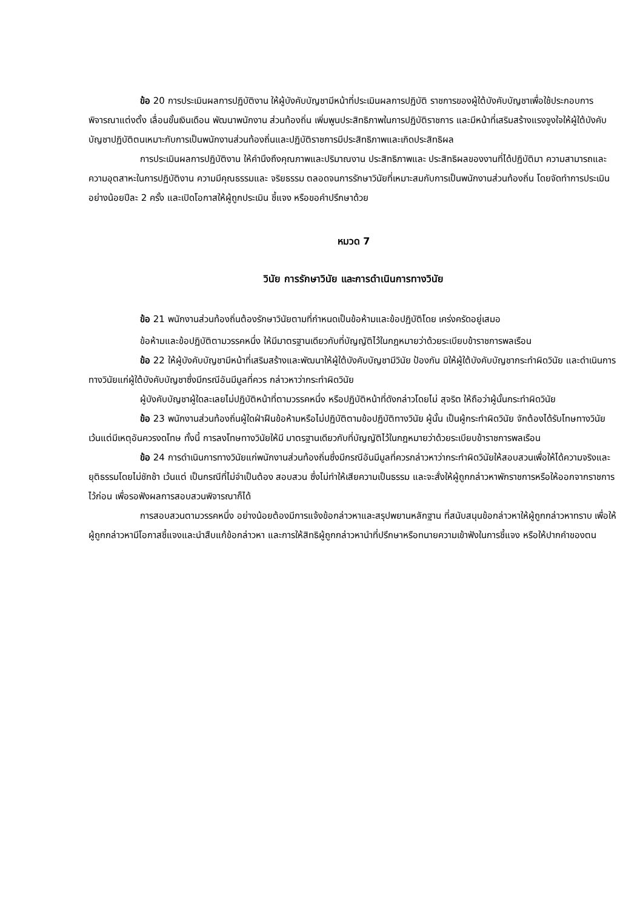ข้อ 20 การประเมินผลการปฏิบัติงาน ให้ผู้บังคับบัญชามีหน้าที่ประเมินผลการปฏิบัติ ราชการของผู้ใต้บังคับบัญชาเพื่อใช้ประกอบการพิจารณาแต่งตั้ง เลื่อนขั้นเงินเดือน พัฒนาพนักงาน ส่วนท้องถิ่น เพิ่มพูนประสิทธิภาพในการปฏิบัติราชการ และมีหน้าที่เสริมสร้างแรงจูงใจให้ผู้ใต้บังคับบัญชาปฏิบัติตนเหมาะกับการเป็นพนักงานส่วนท้องถิ่นและปฏิบัติราชการมีประสิทธิภาพและเกิดประสิทธิผล
การประเมินผลการปฏิบัติงาน ให้คำนึงถึงคุณภาพและปริมาณงาน ประสิทธิภาพและ ประสิทธิผลของงานที่ได้ปฏิบัติมา ความสามารถและความอุตสาหะในการปฏิบัติงาน ความมีคุณธรรมและ จริยธรรม ตลอดจนการรักษาวินัยที่เหมาะสมกับการเป็นพนักงานส่วนท้องถิ่น โดยจัดทำการประเมินอย่างน้อยปีละ 2 ครั้ง และเปิดโอกาสให้ผู้ถูกประเมิน ชี้แจง หรือขอคำปรึกษาด้วย
หมวด 7
วินัย การรักษาวินัย และการดำเนินการทางวินัย
ข้อ 21 พนักงานส่วนท้องถิ่นต้องรักษาวินัยตามที่กำหนดเป็นข้อห้ามและข้อปฏิบัติโดย เคร่งครัดอยู่เสมอ
ข้อห้ามและข้อปฏิบัติตามวรรคหนึ่ง ให้มีมาตรฐานเดียวกับที่บัญญัติไว้ในกฎหมายว่าด้วยระเบียบข้าราชการพลเรือน
ข้อ 22 ให้ผู้บังคับบัญชามีหน้าที่เสริมสร้างและพัฒนาให้ผู้ใต้บังคับบัญชามีวินัย ป้องกัน มิให้ผู้ใต้บังคับบัญชากระทำผิดวินัย และดำเนินการทางวินัยแก่ผู้ใต้บังคับบัญชาซึ่งมีกรณีอันมีมูลที่ควร กล่าวหาว่ากระทำผิดวินัย
ผู้บังคับบัญชาผู้ใดละเลยไม่ปฏิบัติหน้าที่ตามวรรคหนึ่ง หรือปฏิบัติหน้าที่ดังกล่าวโดยไม่ สุจริต ให้ถือว่าผู้นั้นกระทำผิดวินัย
ข้อ 23 พนักงานส่วนท้องถิ่นผู้ใดฝ่าฝืนข้อห้ามหรือไม่ปฏิบัติตามข้อปฏิบัติทางวินัย ผู้นั้น เป็นผู้กระทำผิดวินัย จักต้องได้รับโทษทางวินัย เว้นแต่มีเหตุอันควรงดโทษ ทั้งนี้ การลงโทษทางวินัยให้มี มาตรฐานเดียวกับที่บัญญัติไว้ในกฎหมายว่าด้วยระเบียบข้าราชการพลเรือน
ข้อ 24 การดำเนินการทางวินัยแก่พนักงานส่วนท้องถิ่นซึ่งมีกรณีอันมีมูลที่ควรกล่าวหาว่ากระทำผิดวินัยให้สอบสวนเพื่อให้ได้ความจริงและยุติธรรมโดยไม่ชักช้า เว้นแต่ เป็นกรณีที่ไม่จำเป็นต้อง สอบสวน ซึ่งไม่ทำให้เสียความเป็นธรรม และจะสั่งให้ผู้ถูกกล่าวหาพักราชการหรือให้ออกจากราชการไว้ก่อน เพื่อรอฟังผลการสอบสวนพิจารณาก็ได้
การสอบสวนตามวรรคหนึ่ง อย่างน้อยต้องมีการแจ้งข้อกล่าวหาและสรุปพยานหลักฐาน ที่สนับสนุนข้อกล่าวหาให้ผู้ถูกกล่าวหาทราบ เพื่อให้ผู้ถูกกล่าวหามีโอกาสชี้แจงและนำสืบแก้ข้อกล่าวหา และการให้สิทธิผู้ถูกกล่าวหานำที่ปรึกษาหรือทนายความเข้าฟังในการชี้แจง หรือให้ปากคำของตน